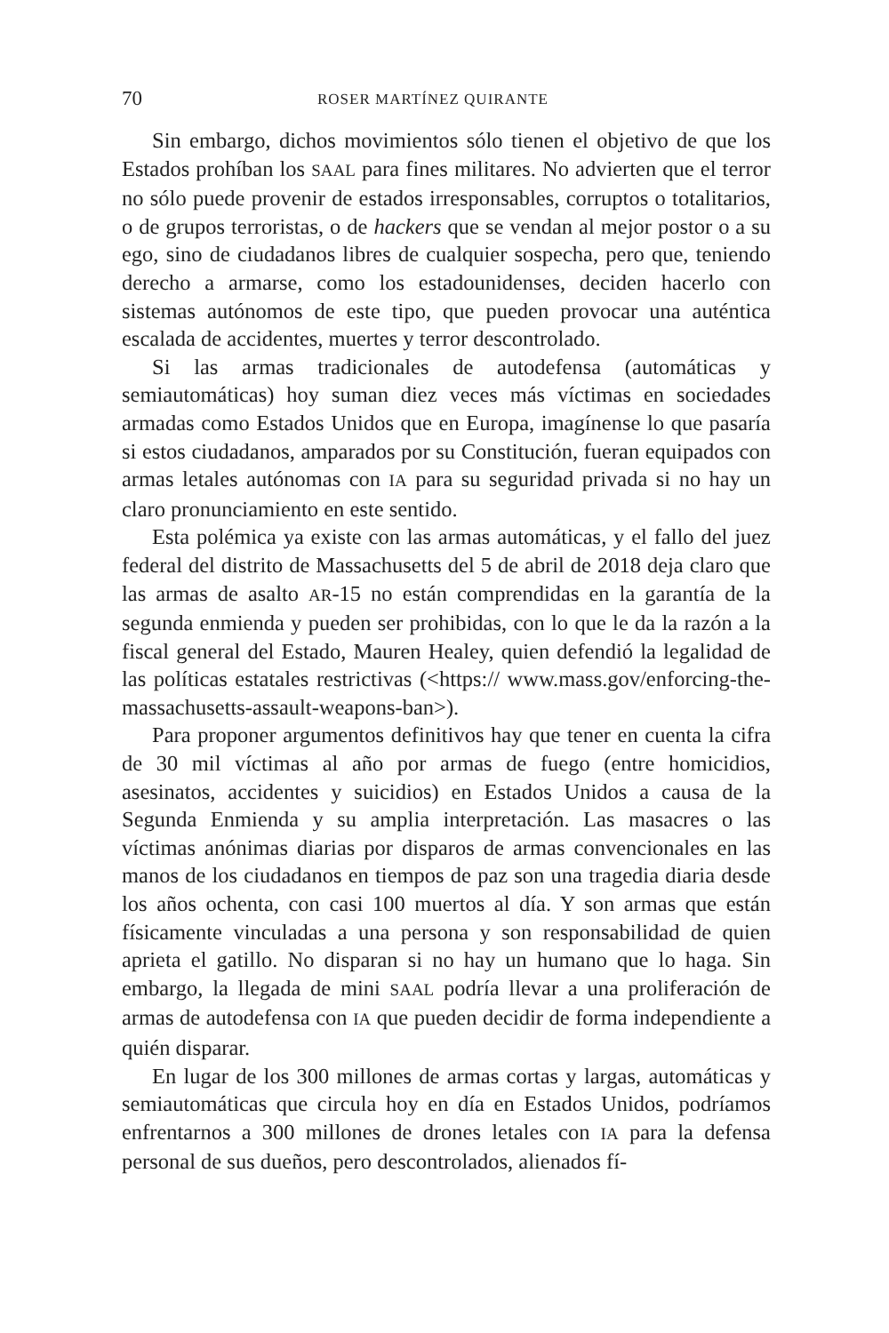70 ROSER MARTÍNEZ QUIRANTE
Sin embargo, dichos movimientos sólo tienen el objetivo de que los Estados prohíban los SAAL para fines militares. No advierten que el terror no sólo puede provenir de estados irresponsables, corruptos o totalitarios, o de grupos terroristas, o de hackers que se vendan al mejor postor o a su ego, sino de ciudadanos libres de cualquier sospecha, pero que, teniendo derecho a armarse, como los estadounidenses, deciden hacerlo con sistemas autónomos de este tipo, que pueden provocar una auténtica escalada de accidentes, muertes y terror descontrolado.
Si las armas tradicionales de autodefensa (automáticas y semiautomáticas) hoy suman diez veces más víctimas en sociedades armadas como Estados Unidos que en Europa, imagínense lo que pasaría si estos ciudadanos, amparados por su Constitución, fueran equipados con armas letales autónomas con IA para su seguridad privada si no hay un claro pronunciamiento en este sentido.
Esta polémica ya existe con las armas automáticas, y el fallo del juez federal del distrito de Massachusetts del 5 de abril de 2018 deja claro que las armas de asalto AR-15 no están comprendidas en la garantía de la segunda enmienda y pueden ser prohibidas, con lo que le da la razón a la fiscal general del Estado, Mauren Healey, quien defendió la legalidad de las políticas estatales restrictivas (<https:// www.mass.gov/enforcing-the-massachusetts-assault-weapons-ban>).
Para proponer argumentos definitivos hay que tener en cuenta la cifra de 30 mil víctimas al año por armas de fuego (entre homicidios, asesinatos, accidentes y suicidios) en Estados Unidos a causa de la Segunda Enmienda y su amplia interpretación. Las masacres o las víctimas anónimas diarias por disparos de armas convencionales en las manos de los ciudadanos en tiempos de paz son una tragedia diaria desde los años ochenta, con casi 100 muertos al día. Y son armas que están físicamente vinculadas a una persona y son responsabilidad de quien aprieta el gatillo. No disparan si no hay un humano que lo haga. Sin embargo, la llegada de mini SAAL podría llevar a una proliferación de armas de autodefensa con IA que pueden decidir de forma independiente a quién disparar.
En lugar de los 300 millones de armas cortas y largas, automáticas y semiautomáticas que circula hoy en día en Estados Unidos, podríamos enfrentarnos a 300 millones de drones letales con IA para la defensa personal de sus dueños, pero descontrolados, alienados fí-